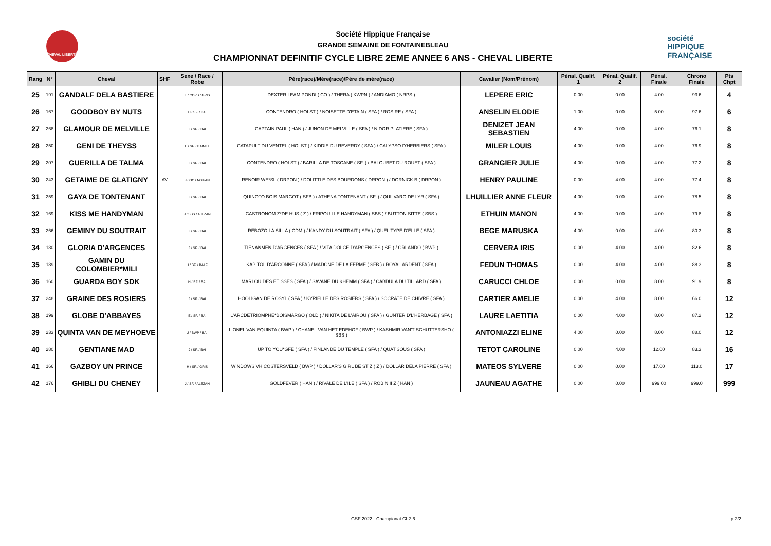CHEVAL LIBERTÉ
Société Hippique Française
GRANDE SEMAINE DE FONTAINEBLEAU
CHAMPIONNAT DEFINITIF CYCLE LIBRE 2EME ANNEE 6 ANS - CHEVAL LIBERTE
société
HIPPIQUE
FRANÇAISE
| Rang | N° | Cheval | SHF | Sexe / Race / Robe | Père(race)/Mère(race)/Père de mère(race) | Cavalier (Nom/Prénom) | Pénal. Qualif. 1 | Pénal. Qualif. 2 | Pénal. Finale | Chrono Finale | Pts Chpt |
| --- | --- | --- | --- | --- | --- | --- | --- | --- | --- | --- | --- |
| 25 | 191 | GANDALF DELA BASTIERE | | E / COPB / GRIS | DEXTER LEAM PONDI ( CO ) / THERA ( KWPN ) / ANDIAMO ( NRPS ) | LEPERE ERIC | 0.00 | 0.00 | 4.00 | 93.6 | 4 |
| 26 | 167 | GOODBOY BY NUTS | | H / SF. / BAI | CONTENDRO ( HOLST ) / NOISETTE D'ETAIN ( SFA ) / ROSIRE ( SFA ) | ANSELIN ELODIE | 1.00 | 0.00 | 5.00 | 97.6 | 6 |
| 27 | 268 | GLAMOUR DE MELVILLE | | J / SF. / BAI | CAPTAIN PAUL ( HAN ) / JUNON DE MELVILLE ( SFA ) / NIDOR PLATIERE ( SFA ) | DENIZET JEAN SEBASTIEN | 4.00 | 0.00 | 4.00 | 76.1 | 8 |
| 28 | 250 | GENI DE THEYSS | | E / SF. / BAIMEL | CATAPULT DU VENTEL ( HOLST ) / KIDDIE DU REVERDY ( SFA ) / CALYPSO D'HERBIERS ( SFA ) | MILER LOUIS | 4.00 | 0.00 | 4.00 | 76.9 | 8 |
| 29 | 207 | GUERILLA DE TALMA | | J / SF. / BAI | CONTENDRO ( HOLST ) / BARILLA DE TOSCANE ( SF. ) / BALOUBET DU ROUET ( SFA ) | GRANGIER JULIE | 4.00 | 0.00 | 4.00 | 77.2 | 8 |
| 30 | 243 | GETAIME DE GLATIGNY | AV | J / OC / NOIPAN | RENOIR WE*SL ( DRPON ) / DOLITTLE DES BOURDONS ( DRPON ) / DORNICK B ( DRPON ) | HENRY PAULINE | 0.00 | 4.00 | 4.00 | 77.4 | 8 |
| 31 | 259 | GAYA DE TONTENANT | | J / SF. / BAI | QUINOTO BOIS MARGOT ( SFB ) / ATHENA TONTENANT ( SF. ) / QUILVARO DE LYR ( SFA ) | LHUILLIER ANNE FLEUR | 4.00 | 0.00 | 4.00 | 78.5 | 8 |
| 32 | 169 | KISS ME HANDYMAN | | J / SBS / ALEZAN | CASTRONOM Z*DE HUS ( Z ) / FRIPOUILLE HANDYMAN ( SBS ) / BUTTON SITTE ( SBS ) | ETHUIN MANON | 4.00 | 0.00 | 4.00 | 79.8 | 8 |
| 33 | 266 | GEMINY DU SOUTRAIT | | J / SF. / BAI | REBOZO LA SILLA ( CDM ) / KANDY DU SOUTRAIT ( SFA ) / QUEL TYPE D'ELLE ( SFA ) | BEGE MARUSKA | 4.00 | 0.00 | 4.00 | 80.3 | 8 |
| 34 | 180 | GLORIA D'ARGENCES | | J / SF. / BAI | TIENANMEN D'ARGENCES ( SFA ) / VITA DOLCE D'ARGENCES ( SF. ) / ORLANDO ( BWP ) | CERVERA IRIS | 0.00 | 4.00 | 4.00 | 82.6 | 8 |
| 35 | 189 | GAMIN DU COLOMBIER*MILI | | H / SF. / BAI F. | KAPITOL D'ARGONNE ( SFA ) / MADONE DE LA FERME ( SFB ) / ROYAL ARDENT ( SFA ) | FEDUN THOMAS | 0.00 | 4.00 | 4.00 | 88.3 | 8 |
| 36 | 160 | GUARDA BOY SDK | | H / SF. / BAI | MARLOU DES ETISSES ( SFA ) / SAVANE DU KHEMM ( SFA ) / CABDULA DU TILLARD ( SFA ) | CARUCCI CHLOE | 0.00 | 0.00 | 8.00 | 91.9 | 8 |
| 37 | 248 | GRAINE DES ROSIERS | | J / SF. / BAI | HOOLIGAN DE ROSYL ( SFA ) / KYRIELLE DES ROSIERS ( SFA ) / SOCRATE DE CHIVRE ( SFA ) | CARTIER AMELIE | 0.00 | 4.00 | 8.00 | 66.0 | 12 |
| 38 | 199 | GLOBE D'ABBAYES | | E / SF. / BAI | L'ARCDETRIOMPHE*BOISMARGO ( OLD ) / NIKITA DE L'AIROU ( SFA ) / GUNTER D'L'HERBAGE ( SFA ) | LAURE LAETITIA | 0.00 | 4.00 | 8.00 | 87.2 | 12 |
| 39 | 233 | QUINTA VAN DE MEYHOEVE | | J / BWP / BAI | LIONEL VAN EQUINTA ( BWP ) / CHANEL VAN HET EDEHOF ( BWP ) / KASHMIR VAN'T SCHUTTERSHO ( SBS ) | ANTONIAZZI ELINE | 4.00 | 0.00 | 8.00 | 88.0 | 12 |
| 40 | 280 | GENTIANE MAD | | J / SF. / BAI | UP TO YOU*GFE ( SFA ) / FINLANDE DU TEMPLE ( SFA ) / QUAT'SOUS ( SFA ) | TETOT CAROLINE | 0.00 | 4.00 | 12.00 | 83.3 | 16 |
| 41 | 166 | GAZBOY UN PRINCE | | H / SF. / GRIS | WINDOWS VH COSTERSVELD ( BWP ) / DOLLAR'S GIRL BE ST Z ( Z ) / DOLLAR DELA PIERRE ( SFA ) | MATEOS SYLVERE | 0.00 | 0.00 | 17.00 | 113.0 | 17 |
| 42 | 176 | GHIBLI DU CHENEY | | J / SF. / ALEZAN | GOLDFEVER ( HAN ) / RIVALE DE L'ILE ( SFA ) / ROBIN II Z ( HAN ) | JAUNEAU AGATHE | 0.00 | 0.00 | 999.00 | 999.0 | 999 |
GSF 2022 - Championat CL2-6 p 2/2